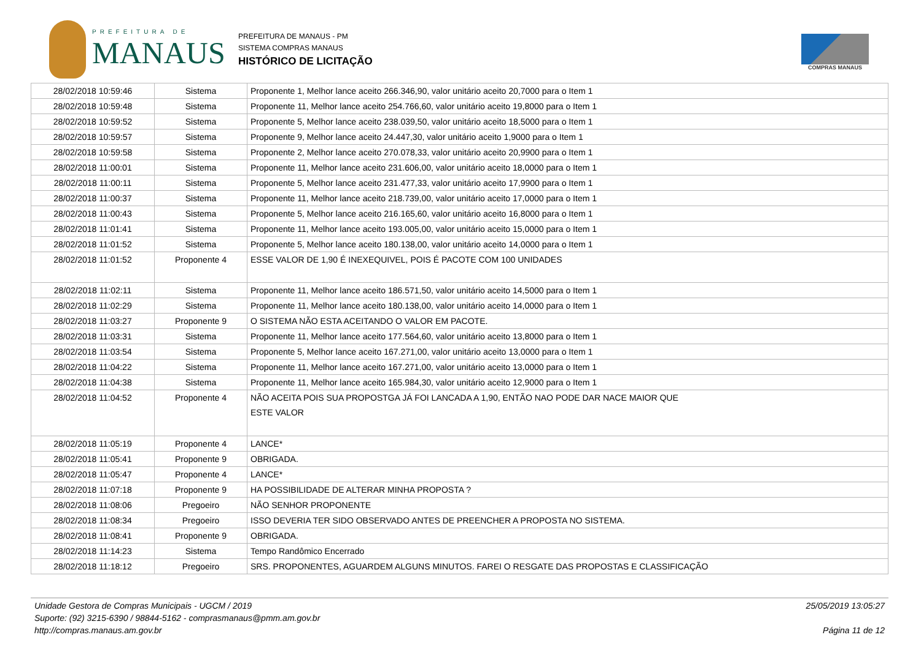PREFEITURA DE
MANAUS
PREFEITURA DE MANAUS - PM
SISTEMA COMPRAS MANAUS
HISTÓRICO DE LICITAÇÃO
COMPRAS MANAUS
| 28/02/2018 10:59:46 | Sistema | Proponente 1, Melhor lance aceito 266.346,90, valor unitário aceito 20,7000 para o Item 1 |
| 28/02/2018 10:59:48 | Sistema | Proponente 11, Melhor lance aceito 254.766,60, valor unitário aceito 19,8000 para o Item 1 |
| 28/02/2018 10:59:52 | Sistema | Proponente 5, Melhor lance aceito 238.039,50, valor unitário aceito 18,5000 para o Item 1 |
| 28/02/2018 10:59:57 | Sistema | Proponente 9, Melhor lance aceito 24.447,30, valor unitário aceito 1,9000 para o Item 1 |
| 28/02/2018 10:59:58 | Sistema | Proponente 2, Melhor lance aceito 270.078,33, valor unitário aceito 20,9900 para o Item 1 |
| 28/02/2018 11:00:01 | Sistema | Proponente 11, Melhor lance aceito 231.606,00, valor unitário aceito 18,0000 para o Item 1 |
| 28/02/2018 11:00:11 | Sistema | Proponente 5, Melhor lance aceito 231.477,33, valor unitário aceito 17,9900 para o Item 1 |
| 28/02/2018 11:00:37 | Sistema | Proponente 11, Melhor lance aceito 218.739,00, valor unitário aceito 17,0000 para o Item 1 |
| 28/02/2018 11:00:43 | Sistema | Proponente 5, Melhor lance aceito 216.165,60, valor unitário aceito 16,8000 para o Item 1 |
| 28/02/2018 11:01:41 | Sistema | Proponente 11, Melhor lance aceito 193.005,00, valor unitário aceito 15,0000 para o Item 1 |
| 28/02/2018 11:01:52 | Sistema | Proponente 5, Melhor lance aceito 180.138,00, valor unitário aceito 14,0000 para o Item 1 |
| 28/02/2018 11:01:52 | Proponente 4 | ESSE VALOR DE 1,90 É INEXEQUIVEL, POIS É PACOTE COM 100 UNIDADES |
| 28/02/2018 11:02:11 | Sistema | Proponente 11, Melhor lance aceito 186.571,50, valor unitário aceito 14,5000 para o Item 1 |
| 28/02/2018 11:02:29 | Sistema | Proponente 11, Melhor lance aceito 180.138,00, valor unitário aceito 14,0000 para o Item 1 |
| 28/02/2018 11:03:27 | Proponente 9 | O SISTEMA NÃO ESTA ACEITANDO O VALOR EM PACOTE. |
| 28/02/2018 11:03:31 | Sistema | Proponente 11, Melhor lance aceito 177.564,60, valor unitário aceito 13,8000 para o Item 1 |
| 28/02/2018 11:03:54 | Sistema | Proponente 5, Melhor lance aceito 167.271,00, valor unitário aceito 13,0000 para o Item 1 |
| 28/02/2018 11:04:22 | Sistema | Proponente 11, Melhor lance aceito 167.271,00, valor unitário aceito 13,0000 para o Item 1 |
| 28/02/2018 11:04:38 | Sistema | Proponente 11, Melhor lance aceito 165.984,30, valor unitário aceito 12,9000 para o Item 1 |
| 28/02/2018 11:04:52 | Proponente 4 | NÃO ACEITA POIS SUA PROPOSTGA JÁ FOI LANCADA A 1,90, ENTÃO NAO PODE DAR NACE MAIOR QUE ESTE VALOR |
| 28/02/2018 11:05:19 | Proponente 4 | LANCE* |
| 28/02/2018 11:05:41 | Proponente 9 | OBRIGADA. |
| 28/02/2018 11:05:47 | Proponente 4 | LANCE* |
| 28/02/2018 11:07:18 | Proponente 9 | HA POSSIBILIDADE DE ALTERAR MINHA PROPOSTA ? |
| 28/02/2018 11:08:06 | Pregoeiro | NÃO SENHOR PROPONENTE |
| 28/02/2018 11:08:34 | Pregoeiro | ISSO DEVERIA TER SIDO OBSERVADO ANTES DE PREENCHER A PROPOSTA NO SISTEMA. |
| 28/02/2018 11:08:41 | Proponente 9 | OBRIGADA. |
| 28/02/2018 11:14:23 | Sistema | Tempo Randômico Encerrado |
| 28/02/2018 11:18:12 | Pregoeiro | SRS. PROPONENTES, AGUARDEM ALGUNS MINUTOS. FAREI O RESGATE DAS PROPOSTAS E CLASSIFICAÇÃO |
Unidade Gestora de Compras Municipais - UGCM / 2019
Suporte: (92) 3215-6390 / 98844-5162 - comprasmanaus@pmm.am.gov.br
http://compras.manaus.am.gov.br
25/05/2019 13:05:27
Página 11 de 12